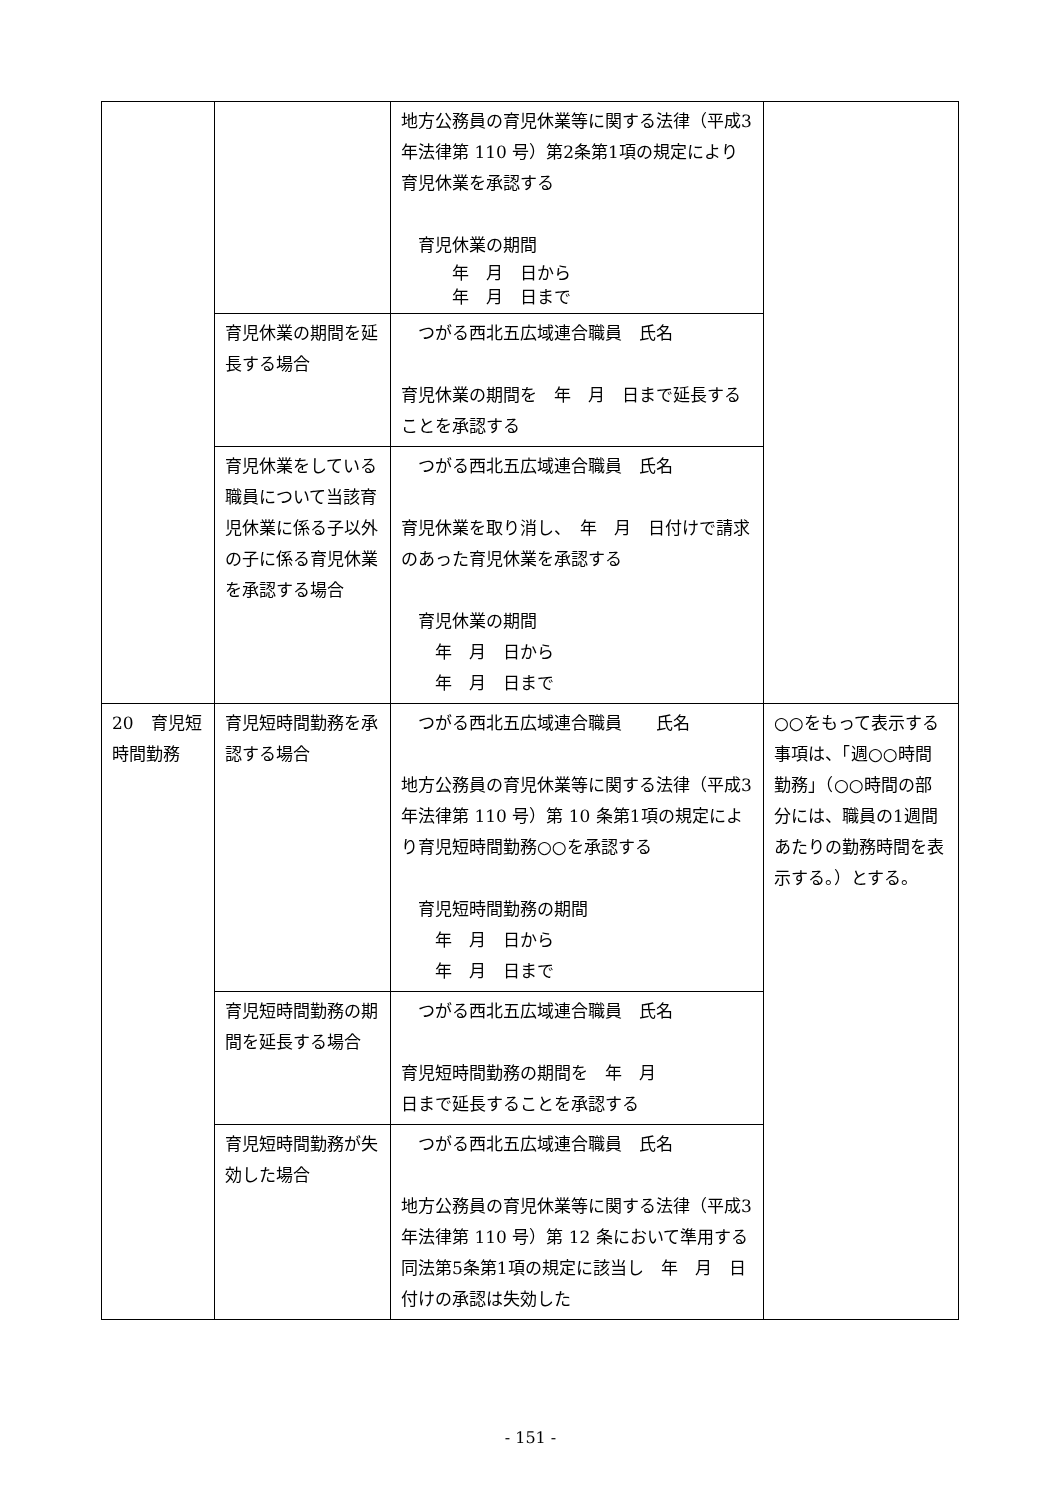| | | 地方公務員の育児休業等に関する法律（平成3年法律第 110 号）第2条第1項の規定により育児休業を承認する 育児休業の期間 年 月 日から 年 月 日まで | |
| | 育児休業の期間を延長する場合 | つがる西北五広域連合職員 氏名 育児休業の期間を 年 月 日まで延長することを承認する | |
| | 育児休業をしている職員について当該育児休業に係る子以外の子に係る育児休業を承認する場合 | つがる西北五広域連合職員 氏名 育児休業を取り消し、 年 月 日付けで請求のあった育児休業を承認する 育児休業の期間 年 月 日から 年 月 日まで | |
| 20 育児短時間勤務 | 育児短時間勤務を承認する場合 | つがる西北五広域連合職員 氏名 地方公務員の育児休業等に関する法律（平成3年法律第 110 号）第 10 条第1項の規定により育児短時間勤務○○を承認する 育児短時間勤務の期間 年 月 日から 年 月 日まで | ○○をもって表示する事項は、「週○○時間勤務」（○○時間の部分には、職員の1週間あたりの勤務時間を表示する。）とする。 |
| | 育児短時間勤務の期間を延長する場合 | つがる西北五広域連合職員 氏名 育児短時間勤務の期間を 年 月 日まで延長することを承認する | |
| | 育児短時間勤務が失効した場合 | つがる西北五広域連合職員 氏名 地方公務員の育児休業等に関する法律（平成3年法律第 110 号）第 12 条において準用する同法第5条第1項の規定に該当し 年 月 日付けの承認は失効した | |
- 151 -